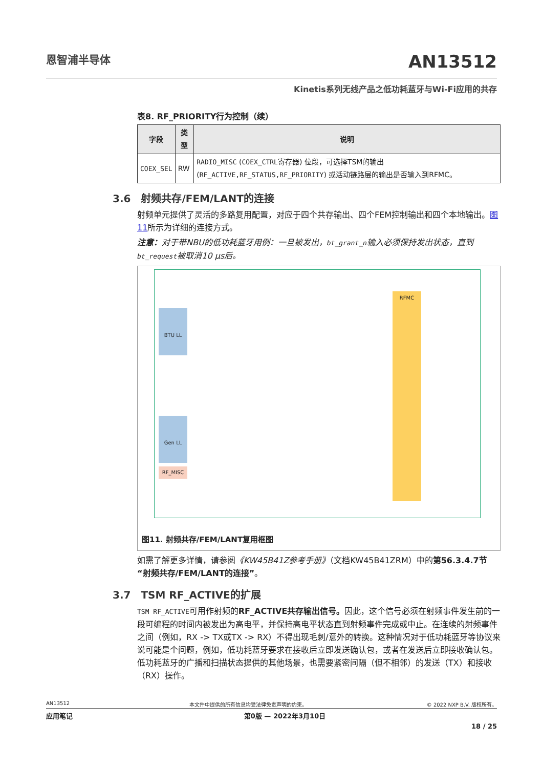恩智浦半导体
AN13512
Kinetis系列无线产品之低功耗蓝牙与Wi-Fi应用的共存
表8. RF_PRIORITY行为控制（续）
| 字段 | 类型 | 说明 |
| --- | --- | --- |
| COEX_SEL | RW | RADIO_MISC ( COEX_CTRL 寄存器) 位段，可选择TSM的输出 ( RF_ACTIVE,RF_STATUS,RF_PRIORITY ) 或活动链路层的输出是否输入到RFMC。 |
3.6　射频共存/FEM/LANT的连接
射频单元提供了灵活的多路复用配置，对应于四个共存输出、四个FEM控制输出和四个本地输出。图11所示为详细的连接方式。
注意：对于带NBU的低功耗蓝牙用例：一旦被发出，bt_grant_n输入必须保持发出状态，直到bt_request被取消10 μs后。
BTU LL
Gen LL
RF_MISC
RFMC
图11. 射频共存/FEM/LANT复用框图
如需了解更多详情，请参阅《KW45B41Z参考手册》（文档KW45B41ZRM）中的第56.3.4.7节“射频共存/FEM/LANT的连接”。
3.7　TSM RF_ACTIVE的扩展
TSM RF_ACTIVE可用作射频的RF_ACTIVE共存输出信号。因此，这个信号必须在射频事件发生前的一段可编程的时间内被发出为高电平，并保持高电平状态直到射频事件完成或中止。在连续的射频事件之间（例如，RX -> TX或TX -> RX）不得出现毛刺/意外的转换。这种情况对于低功耗蓝牙等协议来说可能是个问题，例如，低功耗蓝牙要求在接收后立即发送确认包，或者在发送后立即接收确认包。低功耗蓝牙的广播和扫描状态提供的其他场景，也需要紧密间隔（但不相邻）的发送（TX）和接收（RX）操作。
AN13512 本文件中提供的所有信息均受法律免责声明的约束。 © 2022 NXP B.V. 版权所有。
应用笔记 第0版 — 2022年3月10日
18 / 25